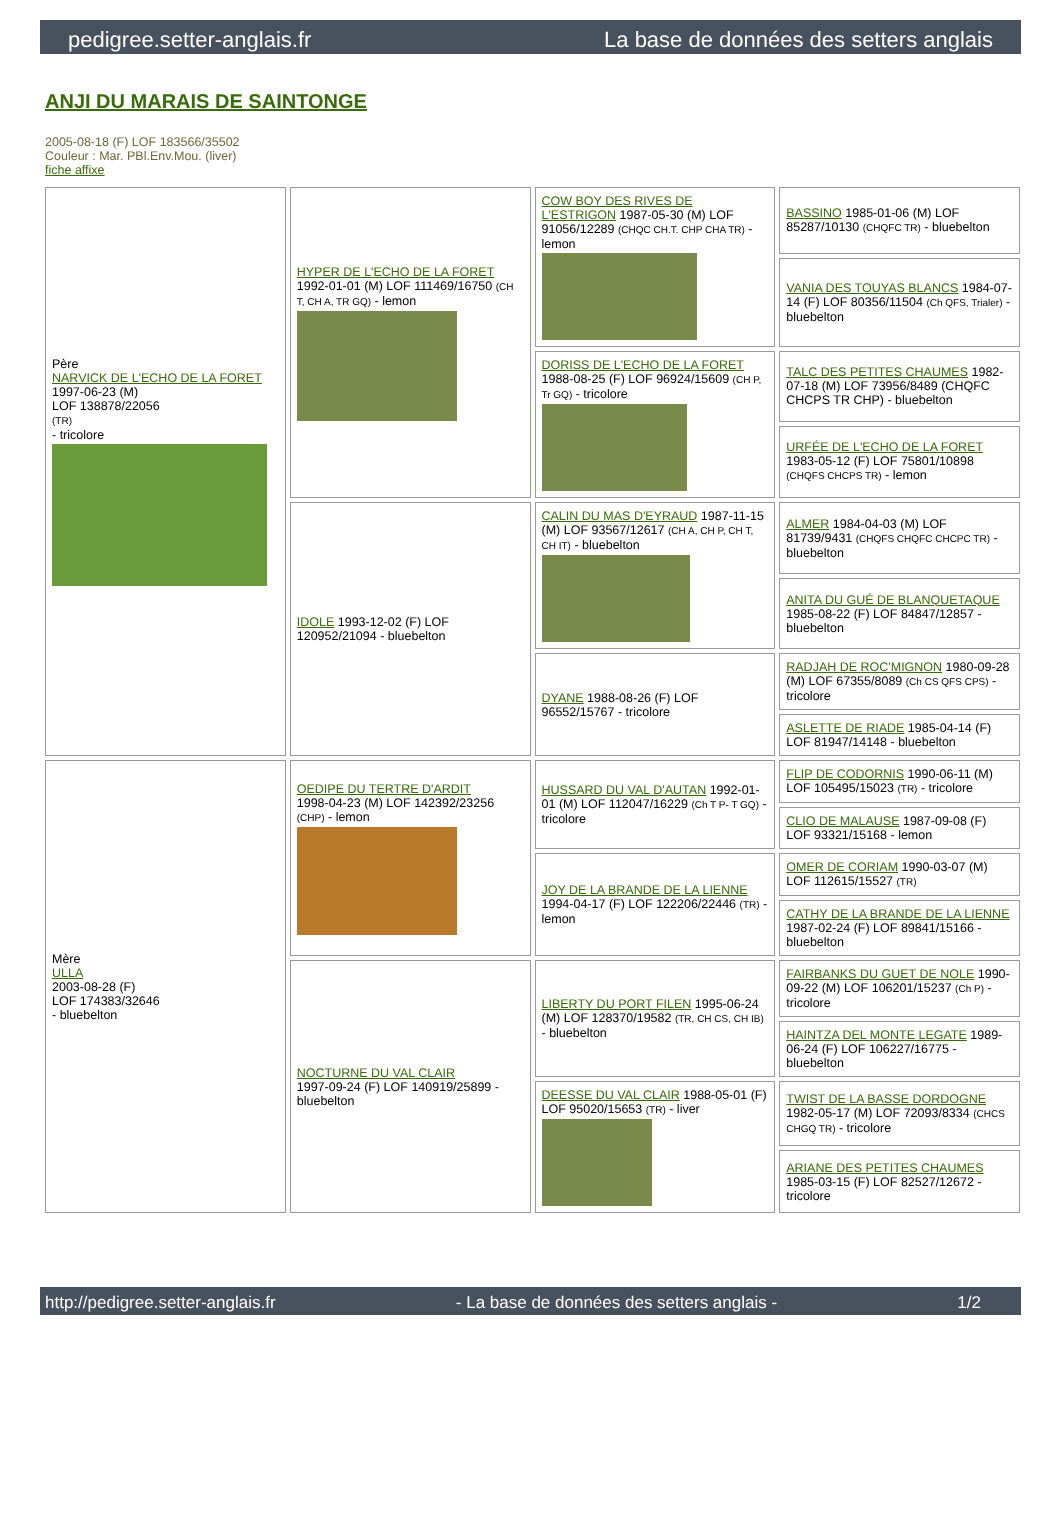pedigree.setter-anglais.fr La base de données des setters anglais
ANJI DU MARAIS DE SAINTONGE
2005-08-18 (F) LOF 183566/35502
Couleur : Mar. PBl.Env.Mou. (liver)
fiche affixe
| Père NARVICK DE L'ECHO DE LA FORET 1997-06-23 (M) LOF 138878/22056 (TR) - tricolore | HYPER DE L'ECHO DE LA FORET 1992-01-01 (M) LOF 111469/16750 (CH T, CH A, TR GQ) - lemon | COW BOY DES RIVES DE L'ESTRIGON 1987-05-30 (M) LOF 91056/12289 (CHQC CH.T. CHP CHA TR) - lemon | BASSINO 1985-01-06 (M) LOF 85287/10130 (CHQFC TR) - bluebelton |
| | | | VANIA DES TOUYAS BLANCS 1984-07-14 (F) LOF 80356/11504 (Ch QFS, Trialer) - bluebelton |
| | | DORISS DE L'ECHO DE LA FORET 1988-08-25 (F) LOF 96924/15609 (CH P, Tr GQ) - tricolore | TALC DES PETITES CHAUMES 1982-07-18 (M) LOF 73956/8489 (CHQFC CHCPS TR CHP) - bluebelton |
| | | | URFÉE DE L'ECHO DE LA FORET 1983-05-12 (F) LOF 75801/10898 (CHQFS CHCPS TR) - lemon |
| | IDOLE 1993-12-02 (F) LOF 120952/21094 - bluebelton | CALIN DU MAS D'EYRAUD 1987-11-15 (M) LOF 93567/12617 (CH A, CH P, CH T, CH IT) - bluebelton | ALMER 1984-04-03 (M) LOF 81739/9431 (CHQFS CHQFC CHCPC TR) - bluebelton |
| | | | ANITA DU GUÉ DE BLANQUETAQUE 1985-08-22 (F) LOF 84847/12857 - bluebelton |
| | | DYANE 1988-08-26 (F) LOF 96552/15767 - tricolore | RADJAH DE ROC'MIGNON 1980-09-28 (M) LOF 67355/8089 (Ch CS QFS CPS) - tricolore |
| | | | ASLETTE DE RIADE 1985-04-14 (F) LOF 81947/14148 - bluebelton |
| Mère ULLA 2003-08-28 (F) LOF 174383/32646 - bluebelton | OEDIPE DU TERTRE D'ARDIT 1998-04-23 (M) LOF 142392/23256 (CHP) - lemon | HUSSARD DU VAL D'AUTAN 1992-01-01 (M) LOF 112047/16229 (Ch T P- T GQ) - tricolore | FLIP DE CODORNIS 1990-06-11 (M) LOF 105495/15023 (TR) - tricolore |
| | | | CLIO DE MALAUSE 1987-09-08 (F) LOF 93321/15168 - lemon |
| | | JOY DE LA BRANDE DE LA LIENNE 1994-04-17 (F) LOF 122206/22446 (TR) - lemon | OMER DE CORIAM 1990-03-07 (M) LOF 112615/15527 (TR) |
| | | | CATHY DE LA BRANDE DE LA LIENNE 1987-02-24 (F) LOF 89841/15166 - bluebelton |
| | NOCTURNE DU VAL CLAIR 1997-09-24 (F) LOF 140919/25899 - bluebelton | LIBERTY DU PORT FILEN 1995-06-24 (M) LOF 128370/19582 (TR, CH CS, CH IB) - bluebelton | FAIRBANKS DU GUET DE NOLE 1990-09-22 (M) LOF 106201/15237 (Ch P) - tricolore |
| | | | HAINTZA DEL MONTE LEGATE 1989-06-24 (F) LOF 106227/16775 - bluebelton |
| | | DEESSE DU VAL CLAIR 1988-05-01 (F) LOF 95020/15653 (TR) - liver | TWIST DE LA BASSE DORDOGNE 1982-05-17 (M) LOF 72093/8334 (CHCS CHGQ TR) - tricolore |
| | | | ARIANE DES PETITES CHAUMES 1985-03-15 (F) LOF 82527/12672 - tricolore |
http://pedigree.setter-anglais.fr - La base de données des setters anglais - 1/2